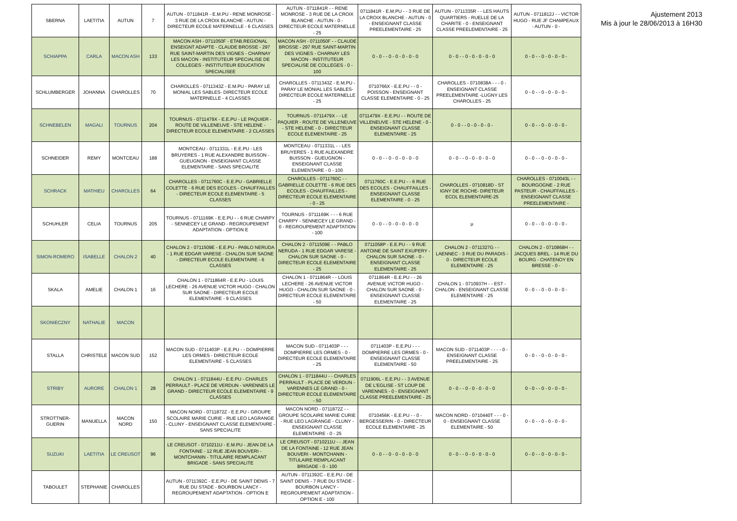| SBERNA | LAETITIA | AUTUN | 7 | AUTUN - 0711841R - E.M.PU - RENE MONROSE - 3 RUE DE LA CROIX BLANCHE - AUTUN - DIRECTEUR ECOLE MATERNELLE - 6 CLASSES | AUTUN - 0711841R - - RENE MONROSE - 3 RUE DE LA CROIX BLANCHE - AUTUN - 0 - DIRECTEUR ECOLE MATERNELLE - 25 | 0711841R - E.M.PU - - 3 RUE DE LA CROIX BLANCHE - AUTUN - 0 - ENSEIGNANT CLASSE PREELEMENTAIRE - 25 | AUTUN - 0711335R - - LES HAUTS QUARTIERS - RUELLE DE LA CHARITE - 0 - ENSEIGNANT CLASSE PREELEMENTAIRE - 25 | AUTUN - 0711812J - - VICTOR HUGO - RUE JF CHAMPEAUX - AUTUN - 0 - |
| SCHIAPPA | CARLA | MACON ASH | 133 | MACON ASH - 0711050F - ETAB.REGIONAL ENSEIGNT ADAPTE - CLAUDE BROSSE - 297 RUE SAINT-MARTIN DES VIGNES - CHARNAY LES MACON - INSTITUTEUR SPECIALISE DE COLLEGES - INSTITUTEUR EDUCATION SPECIALISEE | MACON ASH - 0711050F - - CLAUDE BROSSE - 297 RUE SAINT-MARTIN DES VIGNES - CHARNAY LES MACON - INSTITUTEUR SPECIALISE DE COLLEGES - 0 - 100 | 0 - 0 - - 0 - 0 - 0 - 0 - 0 | 0 - 0 - - 0 - 0 - 0 - 0 - 0 | 0 - 0 - - 0 - 0 - 0 - 0 - |
| SCHLUMBERGER | JOHANNA | CHAROLLES | 70 | CHAROLLES - 0711343Z - E.M.PU - PARAY LE MONIAL LES SABLES- DIRECTEUR ECOLE MATERNELLE - 4 CLASSES | CHAROLLES - 0711343Z - E.M.PU - PARAY LE MONIAL LES SABLES- DIRECTEUR ECOLE MATERNELLE - 25 | 0710766X - E.E.PU - - 0 - POISSON - ENSEIGNANT CLASSE ELEMENTAIRE - 0 - 25 | CHAROLLES - 0710838A - - - 0 - ENSEIGNANT CLASSE PREELEMENTAIRE -LUGNY LES CHAROLLES - 25 | 0 - 0 - - 0 - 0 - 0 - 0 - |
| SCHNEBELEN | MAGALI | TOURNUS | 204 | TOURNUS - 0711479X - E.E.PU - LE PAQUIER - ROUTE DE VILLENEUVE - STE HELENE - DIRECTEUR ECOLE ELEMENTAIRE - 2 CLASSES | TOURNUS - 0711479X - - LE PAQUIER - ROUTE DE VILLENEUVE - STE HELENE - 0 - DIRECTEUR ECOLE ELEMENTAIRE - 25 | 0711479X - E.E.PU - - ROUTE DE VILLENEUVE - STE HELENE - 0 - ENSEIGNANT CLASSE ELEMENTAIRE - 25 | 0 - 0 - - 0 - 0 - 0 - 0 - | 0 - 0 - - 0 - 0 - 0 - 0 - |
| SCHNEIDER | REMY | MONTCEAU | 188 | MONTCEAU - 0711331L - E.E.PU - LES BRUYERES - 1 RUE ALEXANDRE BUISSON - GUEUGNON - ENSEIGNANT CLASSE ELEMENTAIRE - SANS SPECIALITE | MONTCEAU - 0711331L - - LES BRUYERES - 1 RUE ALEXANDRE BUISSON - GUEUGNON - ENSEIGNANT CLASSE ELEMENTAIRE - 0 - 100 | 0 - 0 - - 0 - 0 - 0 - 0 - 0 | 0 - 0 - - 0 - 0 - 0 - 0 - 0 | 0 - 0 - - 0 - 0 - 0 - 0 - |
| SCHRACK | MATHIEU | CHAROLLES | 64 | CHAROLLES - 0711760C - E.E.PU - GABRIELLE COLETTE - 6 RUE DES ECOLES - CHAUFFAILLES - DIRECTEUR ECOLE ELEMENTAIRE - 5 CLASSES | CHAROLLES - 0711760C - - GABRIELLE COLETTE - 6 RUE DES ECOLES - CHAUFFAILLES - DIRECTEUR ECOLE ELEMENTAIRE - 0 - 25 | 0711760C - E.E.PU - - 6 RUE DES ECOLES - CHAUFFAILLES - ENSEIGNANT CLASSE ELEMENTAIRE - 0 - 25 | CHAROLLES - 0710818D - ST IGNY DE ROCHE- DIRETEUR ECOL ELEMENTAIRE-25 | CHAROLLES - 0710043L - - BOURGOGNE - 2 RUE PASTEUR - CHAUFFAILLES - ENSEIGNANT CLASSE PREELEMENTAIRE - |
| SCHUHLER | CELIA | TOURNUS | 205 | TOURNUS - 0711169K - E.E.PU - - 6 RUE CHARPY - SENNECEY LE GRAND - REGROUPEMENT ADAPTATION - OPTION E | TOURNUS - 0711169K - - - 6 RUE CHARPY - SENNECEY LE GRAND - 0 - REGROUPEMENT ADAPTATION - 100 | 0 - 0 - - 0 - 0 - 0 - 0 - 0 | µ | 0 - 0 - - 0 - 0 - 0 - 0 - |
| SIMON-ROMERO | ISABELLE | CHALON 2 | 40 | CHALON 2 - 0711509E - E.E.PU - PABLO NERUDA - 1 RUE EDGAR VARESE - CHALON SUR SAONE - DIRECTEUR ECOLE ELEMENTAIRE - 6 CLASSES | CHALON 2 - 0711509E - - PABLO NERUDA - 1 RUE EDGAR VARESE - CHALON SUR SAONE - 0 - DIRECTEUR ECOLE ELEMENTAIRE - 25 | 0711058P - E.E.PU - - 9 RUE ANTOINE DE SAINT EXUPERY - CHALON SUR SAONE - 0 - ENSEIGNANT CLASSE ELEMENTAIRE - 25 | CHALON 2 - 0711327G - - LAENNEC - 3 RUE DU PARADIS - 0 - DIRECTEUR ECOLE ELEMENTAIRE - 25 | CHALON 2 - 0710868H - - JACQUES BREL - 14 RUE DU BOURG - CHATENOY EN BRESSE - 0 - |
| SKALA | AMELIE | CHALON 1 | 16 | CHALON 1 - 0711864R - E.E.PU - LOUIS LECHERE - 26 AVENUE VICTOR HUGO - CHALON SUR SAONE - DIRECTEUR ECOLE ELEMENTAIRE - 9 CLASSES | CHALON 1 - 0711864R - - LOUIS LECHERE - 26 AVENUE VICTOR HUGO - CHALON SUR SAONE - 0 - DIRECTEUR ECOLE ELEMENTAIRE - 50 | 0711864R - E.E.PU - - 26 AVENUE VICTOR HUGO - CHALON SUR SAONE - 0 - ENSEIGNANT CLASSE ELEMENTAIRE - 25 | CHALON 1 - 0710937H - - EST - CHALON - ENSEIGNANT CLASSE ELEMENTAIRE - 25 | 0 - 0 - - 0 - 0 - 0 - 0 - |
| SKONIECZNY | NATHALIE | MACON | | | | | | |
| STALLA | CHRISTELE | MACON SUD | 152 | MACON SUD - 0711403P - E.E.PU - - DOMPIERRE LES ORMES - DIRECTEUR ECOLE ELEMENTAIRE - 5 CLASSES | MACON SUD - 0711403P - - - DOMPIERRE LES ORMES - 0 - DIRECTEUR ECOLE ELEMENTAIRE - 25 | 0711403P - E.E.PU - - - DOMPIERRE LES ORMES - 0 - ENSEIGNANT CLASSE ELEMENTAIRE - 50 | MACON SUD - 0711403P - - - - 0 - ENSEIGNANT CLASSE PREELEMENTAIRE - 25 | 0 - 0 - - 0 - 0 - 0 - 0 - |
| STRIBY | AURORE | CHALON 1 | 28 | CHALON 1 - 0711844U - E.E.PU - CHARLES PERRAULT - PLACE DE VERDUN - VARENNES LE GRAND - DIRECTEUR ECOLE ELEMENTAIRE - 9 CLASSES | CHALON 1 - 0711844U - - CHARLES PERRAULT - PLACE DE VERDUN - VARENNES LE GRAND - 0 - DIRECTEUR ECOLE ELEMENTAIRE - 50 | 0711906L - E.E.PU - - 3 AVENUE DE L'EGLISE - ST LOUP DE VARENNES - 0 - ENSEIGNANT CLASSE PREELEMENTAIRE - 25 | 0 - 0 - - 0 - 0 - 0 - 0 - 0 | 0 - 0 - - 0 - 0 - 0 - 0 - |
| STROTTNER-GUERIN | MANUELLA | MACON NORD | 150 | MACON NORD - 0711872Z - E.E.PU - GROUPE SCOLAIRE MARIE CURIE - RUE LEO LAGRANGE - CLUNY - ENSEIGNANT CLASSE ELEMENTAIRE - SANS SPECIALITE | MACON NORD - 0711872Z - - GROUPE SCOLAIRE MARIE CURIE - RUE LEO LAGRANGE - CLUNY - ENSEIGNANT CLASSE ELEMENTAIRE - 0 - 25 | 0710456K - E.E.PU - - 0 - BERGESSERIN - 0 - DIRECTEUR ECOLE ELEMENTAIRE - 25 | MACON NORD - 0710440T - - - 0 - 0 - ENSEIGNANT CLASSE ELEMENTAIRE - 50 | 0 - 0 - - 0 - 0 - 0 - 0 - |
| SUZUKI | LAETITIA | LE CREUSOT | 96 | LE CREUSOT - 0710211U - E.M.PU - JEAN DE LA FONTAINE - 12 RUE JEAN BOUVERI - MONTCHANIN - TITULAIRE REMPLACANT BRIGADE - SANS SPECIALITE | LE CREUSOT - 0710211U - - JEAN DE LA FONTAINE - 12 RUE JEAN BOUVERI - MONTCHANIN - TITULAIRE REMPLACANT BRIGADE - 0 - 100 | 0 - 0 - - 0 - 0 - 0 - 0 - 0 | 0 - 0 - - 0 - 0 - 0 - 0 - 0 | 0 - 0 - - 0 - 0 - 0 - 0 - |
| TABOULET | STEPHANIE | CHAROLLES | | AUTUN - 0711392C - E.E.PU - DE SAINT DENIS - 7 RUE DU STADE - BOURBON LANCY - REGROUPEMENT ADAPTATION - OPTION E | AUTUN - 0711392C - E.E.PU - DE SAINT DENIS - 7 RUE DU STADE - BOURBON LANCY - REGROUPEMENT ADAPTATION - OPTION E - 100 | | | |
Ajustement 2013
Mis à jour le 28/06/2013 à 16H30